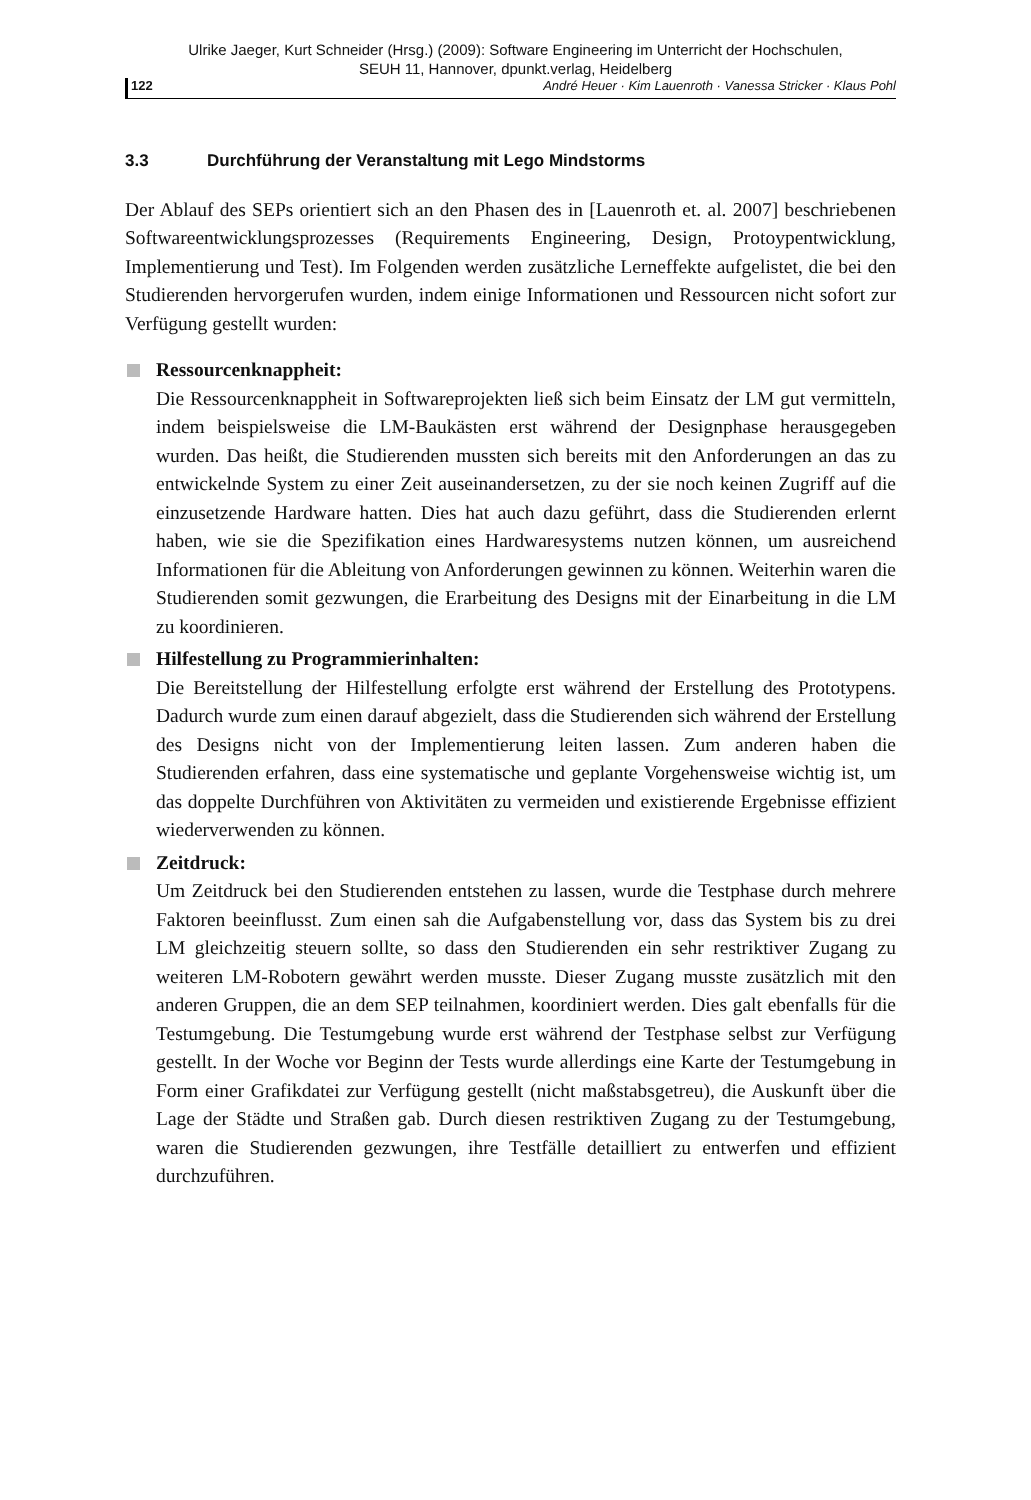Ulrike Jaeger, Kurt Schneider (Hrsg.) (2009): Software Engineering im Unterricht der Hochschulen,
SEUH 11, Hannover, dpunkt.verlag, Heidelberg
122 André Heuer · Kim Lauenroth · Vanessa Stricker · Klaus Pohl
3.3 Durchführung der Veranstaltung mit Lego Mindstorms
Der Ablauf des SEPs orientiert sich an den Phasen des in [Lauenroth et. al. 2007] beschriebenen Softwareentwicklungsprozesses (Requirements Engineering, Design, Protoypentwicklung, Implementierung und Test). Im Folgenden werden zusätzliche Lerneffekte aufgelistet, die bei den Studierenden hervorgerufen wurden, indem einige Informationen und Ressourcen nicht sofort zur Verfügung gestellt wurden:
Ressourcenknappheit:
Die Ressourcenknappheit in Softwareprojekten ließ sich beim Einsatz der LM gut vermitteln, indem beispielsweise die LM-Baukästen erst während der Designphase herausgegeben wurden. Das heißt, die Studierenden mussten sich bereits mit den Anforderungen an das zu entwickelnde System zu einer Zeit auseinandersetzen, zu der sie noch keinen Zugriff auf die einzusetzende Hardware hatten. Dies hat auch dazu geführt, dass die Studierenden erlernt haben, wie sie die Spezifikation eines Hardwaresystems nutzen können, um ausreichend Informationen für die Ableitung von Anforderungen gewinnen zu können. Weiterhin waren die Studierenden somit gezwungen, die Erarbeitung des Designs mit der Einarbeitung in die LM zu koordinieren.
Hilfestellung zu Programmierinhalten:
Die Bereitstellung der Hilfestellung erfolgte erst während der Erstellung des Prototypens. Dadurch wurde zum einen darauf abgezielt, dass die Studierenden sich während der Erstellung des Designs nicht von der Implementierung leiten lassen. Zum anderen haben die Studierenden erfahren, dass eine systematische und geplante Vorgehensweise wichtig ist, um das doppelte Durchführen von Aktivitäten zu vermeiden und existierende Ergebnisse effizient wiederverwenden zu können.
Zeitdruck:
Um Zeitdruck bei den Studierenden entstehen zu lassen, wurde die Testphase durch mehrere Faktoren beeinflusst. Zum einen sah die Aufgabenstellung vor, dass das System bis zu drei LM gleichzeitig steuern sollte, so dass den Studierenden ein sehr restriktiver Zugang zu weiteren LM-Robotern gewährt werden musste. Dieser Zugang musste zusätzlich mit den anderen Gruppen, die an dem SEP teilnahmen, koordiniert werden. Dies galt ebenfalls für die Testumgebung. Die Testumgebung wurde erst während der Testphase selbst zur Verfügung gestellt. In der Woche vor Beginn der Tests wurde allerdings eine Karte der Testumgebung in Form einer Grafikdatei zur Verfügung gestellt (nicht maßstabsgetreu), die Auskunft über die Lage der Städte und Straßen gab. Durch diesen restriktiven Zugang zu der Testumgebung, waren die Studierenden gezwungen, ihre Testfälle detailliert zu entwerfen und effizient durchzuführen.